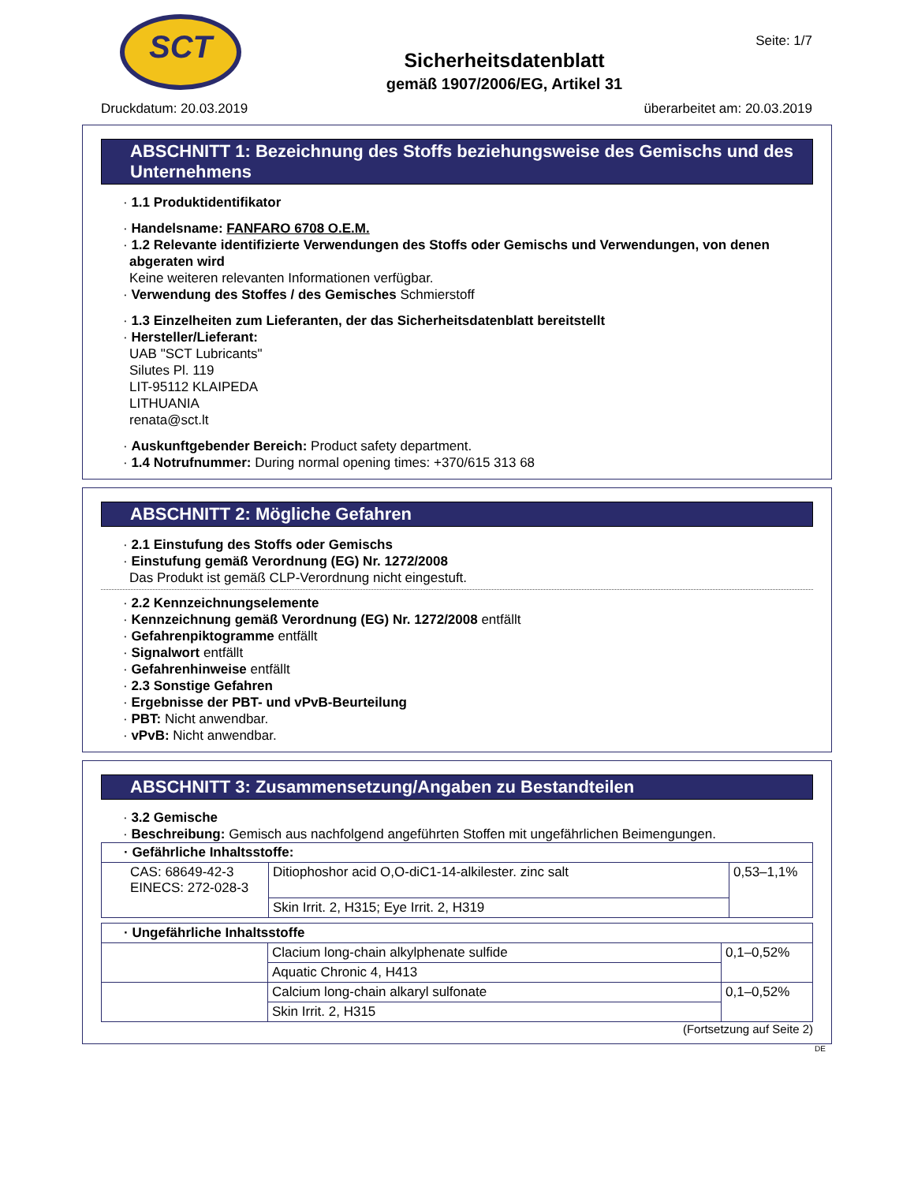SCT
Seite: 1/7
Sicherheitsdatenblatt
gemäß 1907/2006/EG, Artikel 31
Druckdatum: 20.03.2019 überarbeitet am: 20.03.2019
ABSCHNITT 1: Bezeichnung des Stoffs beziehungsweise des Gemischs und des Unternehmens
· 1.1 Produktidentifikator
· Handelsname: FANFARO 6708 O.E.M.
· 1.2 Relevante identifizierte Verwendungen des Stoffs oder Gemischs und Verwendungen, von denen abgeraten wird
Keine weiteren relevanten Informationen verfügbar.
· Verwendung des Stoffes / des Gemisches Schmierstoff
· 1.3 Einzelheiten zum Lieferanten, der das Sicherheitsdatenblatt bereitstellt
· Hersteller/Lieferant:
UAB "SCT Lubricants"
Silutes Pl. 119
LIT-95112 KLAIPEDA
LITHUANIA
renata@sct.lt
· Auskunftgebender Bereich: Product safety department.
· 1.4 Notrufnummer: During normal opening times: +370/615 313 68
ABSCHNITT 2: Mögliche Gefahren
· 2.1 Einstufung des Stoffs oder Gemischs
· Einstufung gemäß Verordnung (EG) Nr. 1272/2008
Das Produkt ist gemäß CLP-Verordnung nicht eingestuft.
· 2.2 Kennzeichnungselemente
· Kennzeichnung gemäß Verordnung (EG) Nr. 1272/2008 entfällt
· Gefahrenpiktogramme entfällt
· Signalwort entfällt
· Gefahrenhinweise entfällt
· 2.3 Sonstige Gefahren
· Ergebnisse der PBT- und vPvB-Beurteilung
· PBT: Nicht anwendbar.
· vPvB: Nicht anwendbar.
ABSCHNITT 3: Zusammensetzung/Angaben zu Bestandteilen
· 3.2 Gemische
· Beschreibung: Gemisch aus nachfolgend angeführten Stoffen mit ungefährlichen Beimengungen.
| · Gefährliche Inhaltsstoffe: | | |
| CAS: 68649-42-3 EINECS: 272-028-3 | Ditiophoshor acid O,O-diC1-14-alkilester. zinc salt | 0,53–1,1% |
| | Skin Irrit. 2, H315; Eye Irrit. 2, H319 | |
| · Ungefährliche Inhaltsstoffe | | |
| | Clacium long-chain alkylphenate sulfide | 0,1–0,52% |
| | Aquatic Chronic 4, H413 | |
| | Calcium long-chain alkaryl sulfonate | 0,1–0,52% |
| | Skin Irrit. 2, H315 | |
(Fortsetzung auf Seite 2)
DE